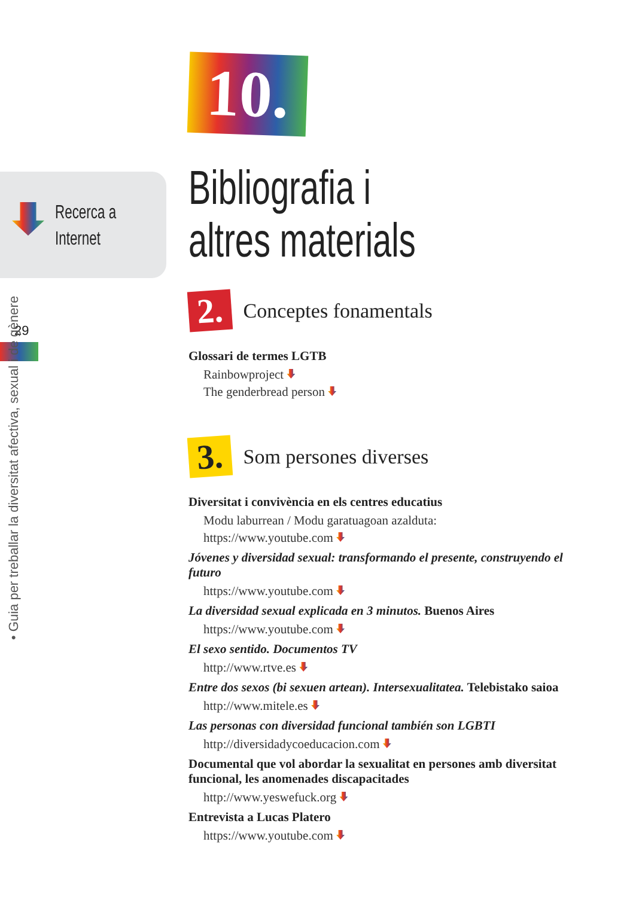Recerca a
Internet
29
• Guia per treballar la diversitat afectiva, sexual i de gènere
10.
Bibliografia i
altres materials
2. Conceptes fonamentals
Glossari de termes LGTB
Rainbowproject
The genderbread person
3. Som persones diverses
Diversitat i convivència en els centres educatius
Modu laburrean / Modu garatuagoan azalduta:
https://www.youtube.com
Jóvenes y diversidad sexual: transformando el presente, construyendo el futuro
https://www.youtube.com
La diversidad sexual explicada en 3 minutos. Buenos Aires
https://www.youtube.com
El sexo sentido. Documentos TV
http://www.rtve.es
Entre dos sexos (bi sexuen artean). Intersexualitatea. Telebistako saioa
http://www.mitele.es
Las personas con diversidad funcional también son LGBTI
http://diversidadycoeducacion.com
Documental que vol abordar la sexualitat en persones amb diversitat funcional, les anomenades discapacitades
http://www.yeswefuck.org
Entrevista a Lucas Platero
https://www.youtube.com